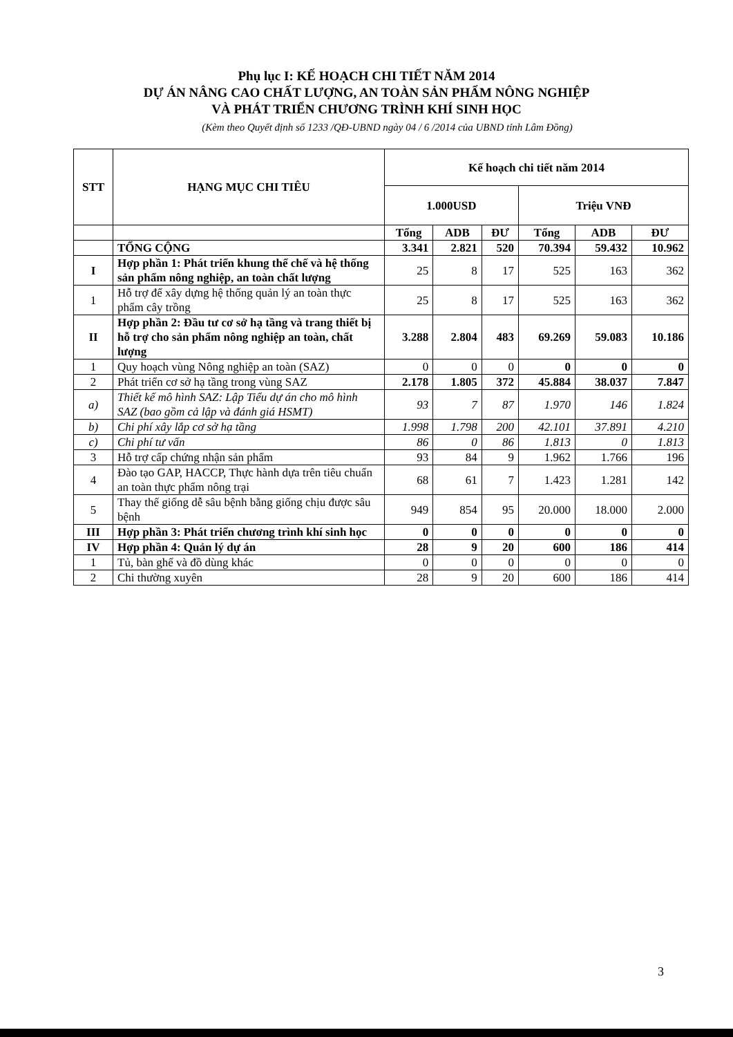Phụ lục I: KẾ HOẠCH CHI TIẾT NĂM 2014
DỰ ÁN NÂNG CAO CHẤT LƯỢNG, AN TOÀN SẢN PHẨM NÔNG NGHIỆP
VÀ PHÁT TRIỂN CHƯƠNG TRÌNH KHÍ SINH HỌC
(Kèm theo Quyết định số 1233 /QĐ-UBND ngày 04 / 6 /2014 của UBND tỉnh Lâm Đồng)
| STT | HẠNG MỤC CHI TIÊU | Kế hoạch chi tiết năm 2014 | | | | | |
| --- | --- | --- | --- | --- | --- | --- | --- |
| | | 1.000USD | | | Triệu VNĐ | | |
| | | Tổng | ADB | ĐƯ | Tổng | ADB | ĐƯ |
| | TỔNG CỘNG | 3.341 | 2.821 | 520 | 70.394 | 59.432 | 10.962 |
| I | Hợp phần 1: Phát triển khung thể chế và hệ thống sản phẩm nông nghiệp, an toàn chất lượng | 25 | 8 | 17 | 525 | 163 | 362 |
| 1 | Hỗ trợ để xây dựng hệ thống quản lý an toàn thực phẩm cây trồng | 25 | 8 | 17 | 525 | 163 | 362 |
| II | Hợp phần 2: Đầu tư cơ sở hạ tầng và trang thiết bị hỗ trợ cho sản phẩm nông nghiệp an toàn, chất lượng | 3.288 | 2.804 | 483 | 69.269 | 59.083 | 10.186 |
| 1 | Quy hoạch vùng Nông nghiệp an toàn (SAZ) | 0 | 0 | 0 | 0 | 0 | 0 |
| 2 | Phát triển cơ sở hạ tầng trong vùng SAZ | 2.178 | 1.805 | 372 | 45.884 | 38.037 | 7.847 |
| a) | Thiết kế mô hình SAZ: Lập Tiểu dự án cho mô hình SAZ (bao gồm cả lập và đánh giá HSMT) | 93 | 7 | 87 | 1.970 | 146 | 1.824 |
| b) | Chi phí xây lắp cơ sở hạ tầng | 1.998 | 1.798 | 200 | 42.101 | 37.891 | 4.210 |
| c) | Chi phí tư vấn | 86 | 0 | 86 | 1.813 | 0 | 1.813 |
| 3 | Hỗ trợ cấp chứng nhận sản phẩm | 93 | 84 | 9 | 1.962 | 1.766 | 196 |
| 4 | Đào tạo GAP, HACCP, Thực hành dựa trên tiêu chuẩn an toàn thực phẩm nông trại | 68 | 61 | 7 | 1.423 | 1.281 | 142 |
| 5 | Thay thế giống dễ sâu bệnh bằng giống chịu được sâu bệnh | 949 | 854 | 95 | 20.000 | 18.000 | 2.000 |
| III | Hợp phần 3: Phát triển chương trình khí sinh học | 0 | 0 | 0 | 0 | 0 | 0 |
| IV | Hợp phần 4: Quản lý dự án | 28 | 9 | 20 | 600 | 186 | 414 |
| 1 | Tủ, bàn ghế và đồ dùng khác | 0 | 0 | 0 | 0 | 0 | 0 |
| 2 | Chi thường xuyên | 28 | 9 | 20 | 600 | 186 | 414 |
3